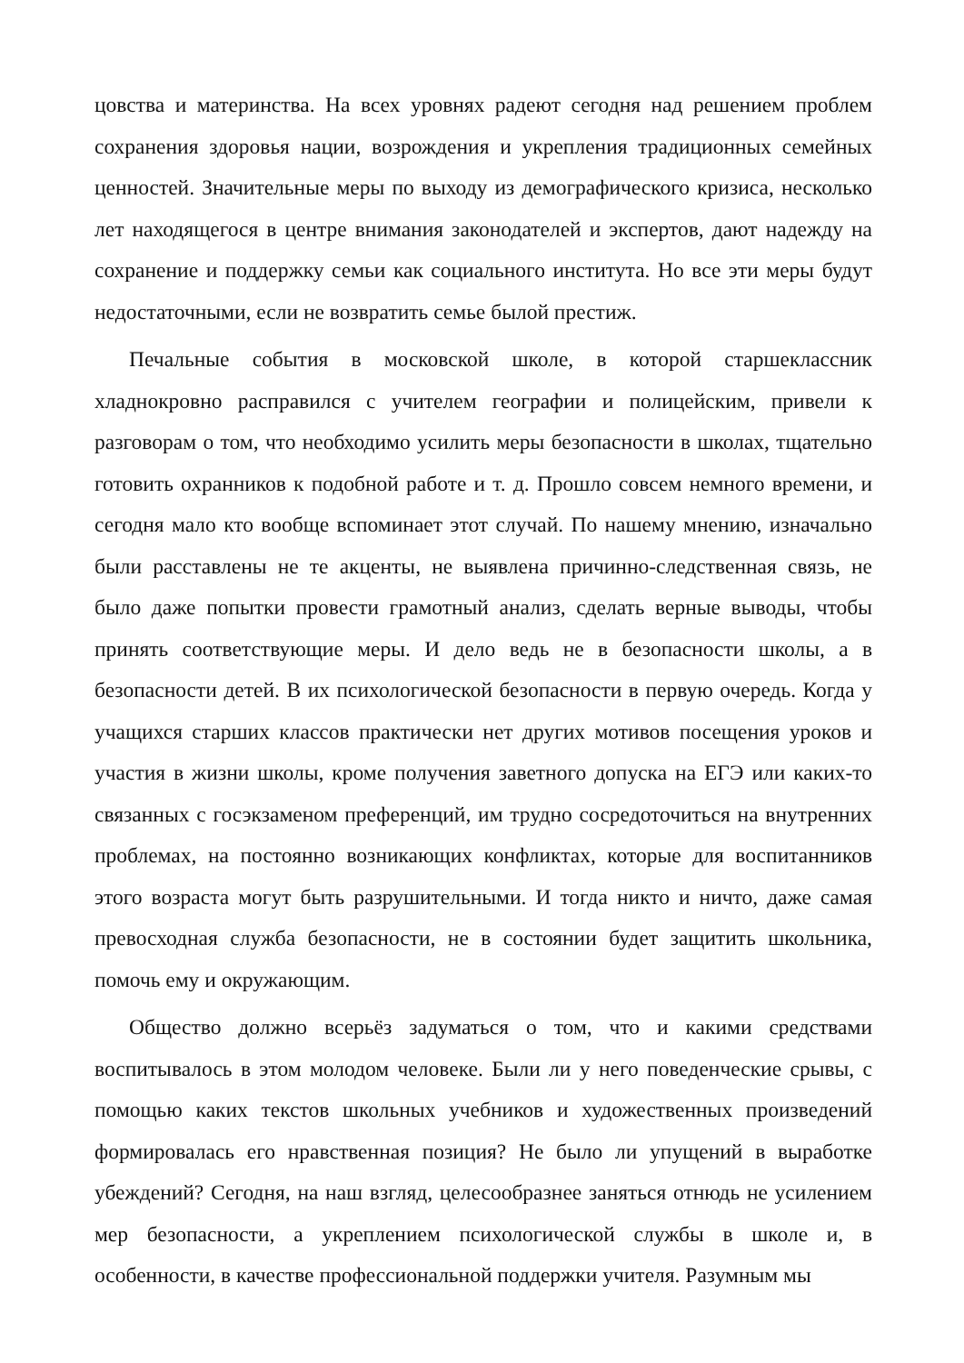цовства и материнства. На всех уровнях радеют сегодня над решением проблем сохранения здоровья нации, возрождения и укрепления традиционных семейных ценностей. Значительные меры по выходу из демографического кризиса, несколько лет находящегося в центре внимания законодателей и экспертов, дают надежду на сохранение и поддержку семьи как социального института. Но все эти меры будут недостаточными, если не возвратить семье былой престиж.
Печальные события в московской школе, в которой старшеклассник хладнокровно расправился с учителем географии и полицейским, привели к разговорам о том, что необходимо усилить меры безопасности в школах, тщательно готовить охранников к подобной работе и т. д. Прошло совсем немного времени, и сегодня мало кто вообще вспоминает этот случай. По нашему мнению, изначально были расставлены не те акценты, не выявлена причинно-следственная связь, не было даже попытки провести грамотный анализ, сделать верные выводы, чтобы принять соответствующие меры. И дело ведь не в безопасности школы, а в безопасности детей. В их психологической безопасности в первую очередь. Когда у учащихся старших классов практически нет других мотивов посещения уроков и участия в жизни школы, кроме получения заветного допуска на ЕГЭ или каких-то связанных с госэкзаменом преференций, им трудно сосредоточиться на внутренних проблемах, на постоянно возникающих конфликтах, которые для воспитанников этого возраста могут быть разрушительными. И тогда никто и ничто, даже самая превосходная служба безопасности, не в состоянии будет защитить школьника, помочь ему и окружающим.
Общество должно всерьёз задуматься о том, что и какими средствами воспитывалось в этом молодом человеке. Были ли у него поведенческие срывы, с помощью каких текстов школьных учебников и художественных произведений формировалась его нравственная позиция? Не было ли упущений в выработке убеждений? Сегодня, на наш взгляд, целесообразнее заняться отнюдь не усилением мер безопасности, а укреплением психологической службы в школе и, в особенности, в качестве профессиональной поддержки учителя. Разумным мы